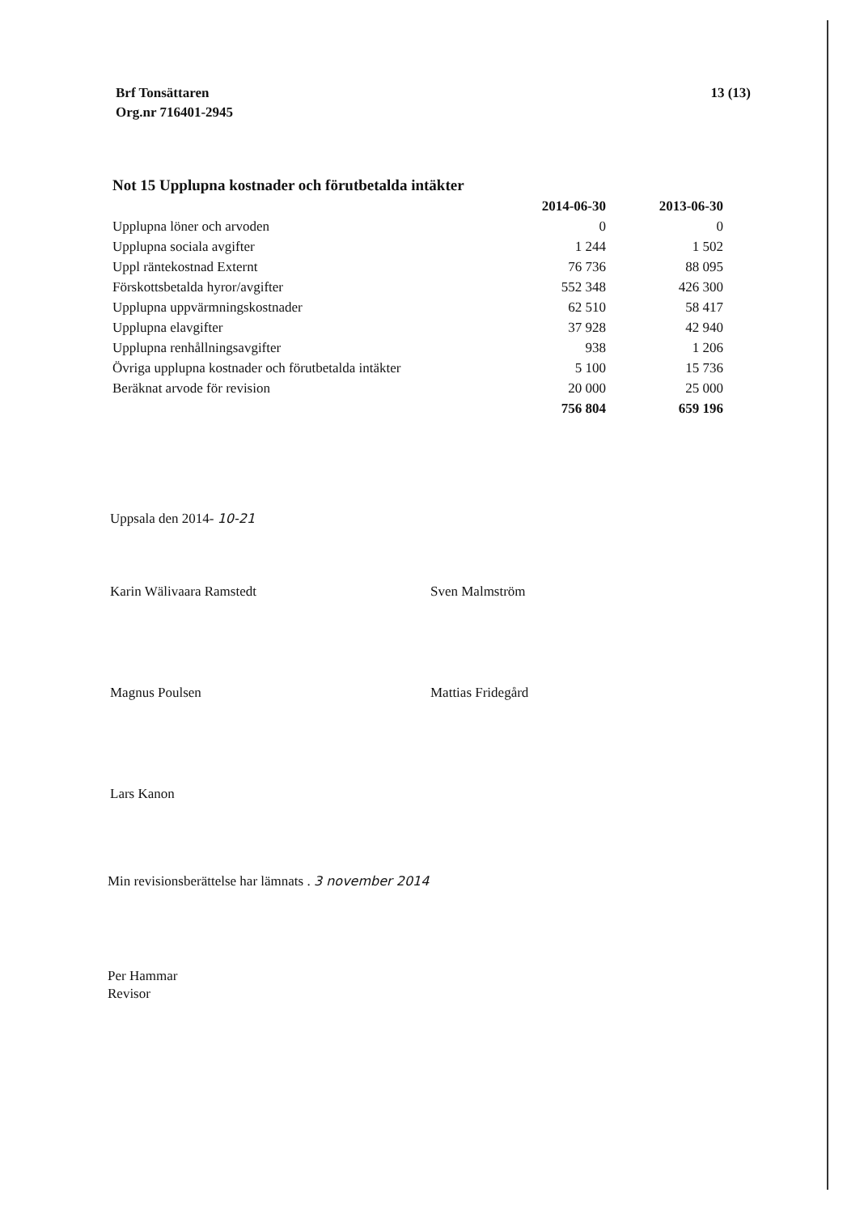Brf Tonsättaren
Org.nr 716401-2945
13 (13)
Not 15 Upplupna kostnader och förutbetalda intäkter
| | 2014-06-30 | 2013-06-30 |
| --- | --- | --- |
| Upplupna löner och arvoden | 0 | 0 |
| Upplupna sociala avgifter | 1 244 | 1 502 |
| Uppl räntekostnad Externt | 76 736 | 88 095 |
| Förskottsbetalda hyror/avgifter | 552 348 | 426 300 |
| Upplupna uppvärmningskostnader | 62 510 | 58 417 |
| Upplupna elavgifter | 37 928 | 42 940 |
| Upplupna renhållningsavgifter | 938 | 1 206 |
| Övriga upplupna kostnader och förutbetalda intäkter | 5 100 | 15 736 |
| Beräknat arvode för revision | 20 000 | 25 000 |
| | 756 804 | 659 196 |
Uppsala den 2014- 10-21
Karin Wälivaara Ramstedt Sven Malmström
Magnus Poulsen Mattias Fridegård
Lars Kanon
Min revisionsberättelse har lämnats . 3 november 2014
Per Hammar
Revisor